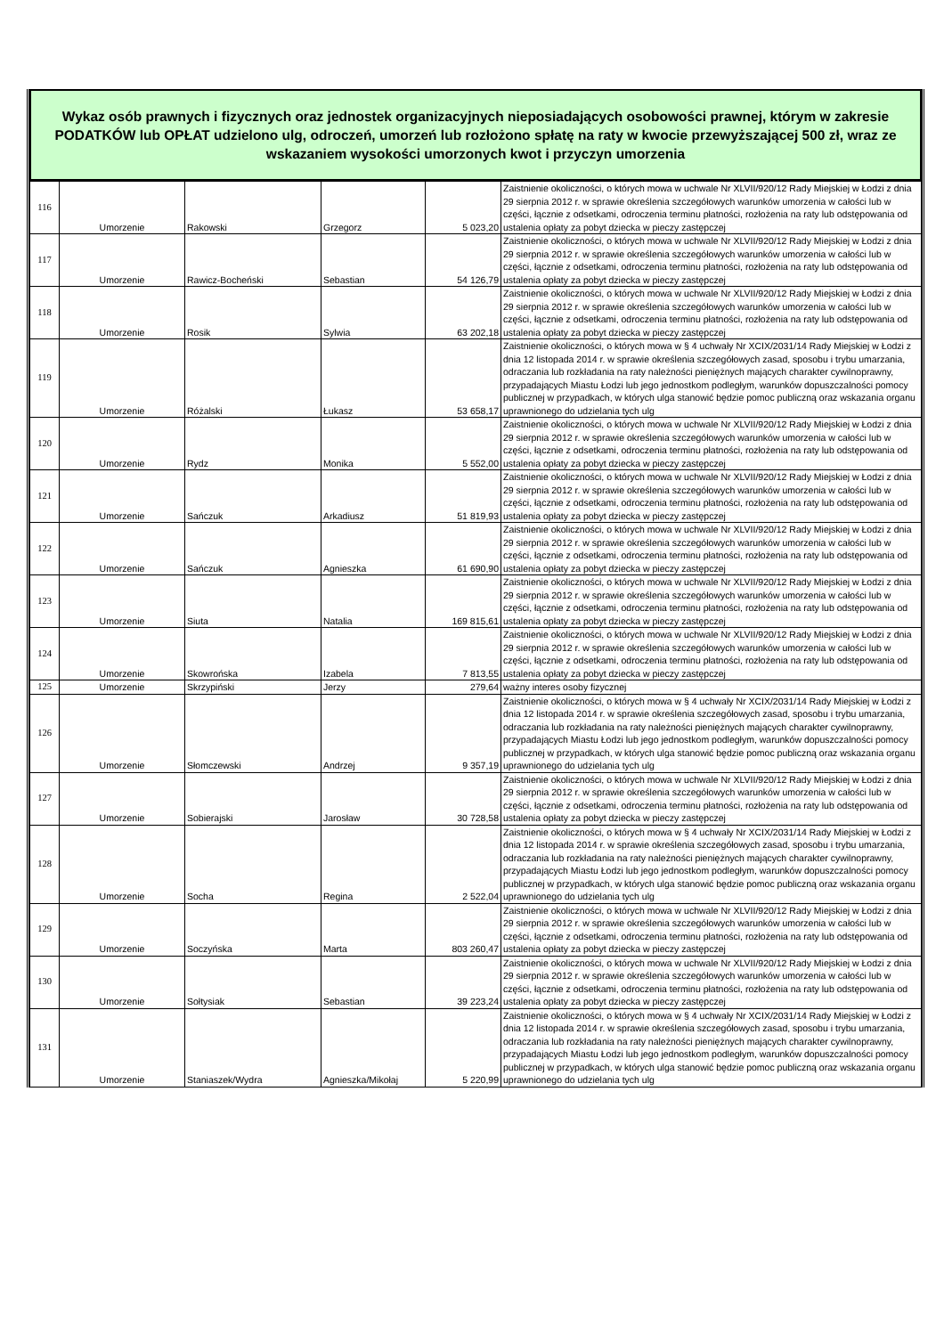Wykaz osób prawnych i fizycznych oraz jednostek organizacyjnych nieposiadających osobowości prawnej, którym w zakresie PODATKÓW lub OPŁAT udzielono ulg, odroczeń, umorzeń lub rozłożono spłatę na raty w kwocie przewyższającej 500 zł, wraz ze wskazaniem wysokości umorzonych kwot i przyczyn umorzenia
| 116 | Umorzenie | Rakowski | Grzegorz | 5 023,20 | Zaistnienie okoliczności, o których mowa w uchwale Nr XLVII/920/12 Rady Miejskiej w Łodzi z dnia 29 sierpnia 2012 r. w sprawie określenia szczegółowych warunków umorzenia w całości lub w części, łącznie z odsetkami, odroczenia terminu płatności, rozłożenia na raty lub odstępowania od ustalenia opłaty za pobyt dziecka w pieczy zastępczej |
| 117 | Umorzenie | Rawicz-Bocheński | Sebastian | 54 126,79 | Zaistnienie okoliczności, o których mowa w uchwale Nr XLVII/920/12 Rady Miejskiej w Łodzi z dnia 29 sierpnia 2012 r. w sprawie określenia szczegółowych warunków umorzenia w całości lub w części, łącznie z odsetkami, odroczenia terminu płatności, rozłożenia na raty lub odstępowania od ustalenia opłaty za pobyt dziecka w pieczy zastępczej |
| 118 | Umorzenie | Rosik | Sylwia | 63 202,18 | Zaistnienie okoliczności, o których mowa w uchwale Nr XLVII/920/12 Rady Miejskiej w Łodzi z dnia 29 sierpnia 2012 r. w sprawie określenia szczegółowych warunków umorzenia w całości lub w części, łącznie z odsetkami, odroczenia terminu płatności, rozłożenia na raty lub odstępowania od ustalenia opłaty za pobyt dziecka w pieczy zastępczej |
| 119 | Umorzenie | Różalski | Łukasz | 53 658,17 | Zaistnienie okoliczności, o których mowa w § 4 uchwały Nr XCIX/2031/14 Rady Miejskiej w Łodzi z dnia 12 listopada 2014 r. w sprawie określenia szczegółowych zasad, sposobu i trybu umarzania, odraczania lub rozkładania na raty należności pieniężnych mających charakter cywilnoprawny, przypadających Miastu Łodzi lub jego jednostkom podległym, warunków dopuszczalności pomocy publicznej w przypadkach, w których ulga stanowić będzie pomoc publiczną oraz wskazania organu uprawnionego do udzielania tych ulg |
| 120 | Umorzenie | Rydz | Monika | 5 552,00 | Zaistnienie okoliczności, o których mowa w uchwale Nr XLVII/920/12 Rady Miejskiej w Łodzi z dnia 29 sierpnia 2012 r. w sprawie określenia szczegółowych warunków umorzenia w całości lub w części, łącznie z odsetkami, odroczenia terminu płatności, rozłożenia na raty lub odstępowania od ustalenia opłaty za pobyt dziecka w pieczy zastępczej |
| 121 | Umorzenie | Sańczuk | Arkadiusz | 51 819,93 | Zaistnienie okoliczności, o których mowa w uchwale Nr XLVII/920/12 Rady Miejskiej w Łodzi z dnia 29 sierpnia 2012 r. w sprawie określenia szczegółowych warunków umorzenia w całości lub w części, łącznie z odsetkami, odroczenia terminu płatności, rozłożenia na raty lub odstępowania od ustalenia opłaty za pobyt dziecka w pieczy zastępczej |
| 122 | Umorzenie | Sańczuk | Agnieszka | 61 690,90 | Zaistnienie okoliczności, o których mowa w uchwale Nr XLVII/920/12 Rady Miejskiej w Łodzi z dnia 29 sierpnia 2012 r. w sprawie określenia szczegółowych warunków umorzenia w całości lub w części, łącznie z odsetkami, odroczenia terminu płatności, rozłożenia na raty lub odstępowania od ustalenia opłaty za pobyt dziecka w pieczy zastępczej |
| 123 | Umorzenie | Siuta | Natalia | 169 815,61 | Zaistnienie okoliczności, o których mowa w uchwale Nr XLVII/920/12 Rady Miejskiej w Łodzi z dnia 29 sierpnia 2012 r. w sprawie określenia szczegółowych warunków umorzenia w całości lub w części, łącznie z odsetkami, odroczenia terminu płatności, rozłożenia na raty lub odstępowania od ustalenia opłaty za pobyt dziecka w pieczy zastępczej |
| 124 | Umorzenie | Skowrońska | Izabela | 7 813,55 | Zaistnienie okoliczności, o których mowa w uchwale Nr XLVII/920/12 Rady Miejskiej w Łodzi z dnia 29 sierpnia 2012 r. w sprawie określenia szczegółowych warunków umorzenia w całości lub w części, łącznie z odsetkami, odroczenia terminu płatności, rozłożenia na raty lub odstępowania od ustalenia opłaty za pobyt dziecka w pieczy zastępczej |
| 125 | Umorzenie | Skrzypiński | Jerzy | 279,64 | ważny interes osoby fizycznej |
| 126 | Umorzenie | Słomczewski | Andrzej | 9 357,19 | Zaistnienie okoliczności, o których mowa w § 4 uchwały Nr XCIX/2031/14 Rady Miejskiej w Łodzi z dnia 12 listopada 2014 r. w sprawie określenia szczegółowych zasad, sposobu i trybu umarzania, odraczania lub rozkładania na raty należności pieniężnych mających charakter cywilnoprawny, przypadających Miastu Łodzi lub jego jednostkom podległym, warunków dopuszczalności pomocy publicznej w przypadkach, w których ulga stanowić będzie pomoc publiczną oraz wskazania organu uprawnionego do udzielania tych ulg |
| 127 | Umorzenie | Sobierajski | Jarosław | 30 728,58 | Zaistnienie okoliczności, o których mowa w uchwale Nr XLVII/920/12 Rady Miejskiej w Łodzi z dnia 29 sierpnia 2012 r. w sprawie określenia szczegółowych warunków umorzenia w całości lub w części, łącznie z odsetkami, odroczenia terminu płatności, rozłożenia na raty lub odstępowania od ustalenia opłaty za pobyt dziecka w pieczy zastępczej |
| 128 | Umorzenie | Socha | Regina | 2 522,04 | Zaistnienie okoliczności, o których mowa w § 4 uchwały Nr XCIX/2031/14 Rady Miejskiej w Łodzi z dnia 12 listopada 2014 r. w sprawie określenia szczegółowych zasad, sposobu i trybu umarzania, odraczania lub rozkładania na raty należności pieniężnych mających charakter cywilnoprawny, przypadających Miastu Łodzi lub jego jednostkom podległym, warunków dopuszczalności pomocy publicznej w przypadkach, w których ulga stanowić będzie pomoc publiczną oraz wskazania organu uprawnionego do udzielania tych ulg |
| 129 | Umorzenie | Soczyńska | Marta | 803 260,47 | Zaistnienie okoliczności, o których mowa w uchwale Nr XLVII/920/12 Rady Miejskiej w Łodzi z dnia 29 sierpnia 2012 r. w sprawie określenia szczegółowych warunków umorzenia w całości lub w części, łącznie z odsetkami, odroczenia terminu płatności, rozłożenia na raty lub odstępowania od ustalenia opłaty za pobyt dziecka w pieczy zastępczej |
| 130 | Umorzenie | Sołtysiak | Sebastian | 39 223,24 | Zaistnienie okoliczności, o których mowa w uchwale Nr XLVII/920/12 Rady Miejskiej w Łodzi z dnia 29 sierpnia 2012 r. w sprawie określenia szczegółowych warunków umorzenia w całości lub w części, łącznie z odsetkami, odroczenia terminu płatności, rozłożenia na raty lub odstępowania od ustalenia opłaty za pobyt dziecka w pieczy zastępczej |
| 131 | Umorzenie | Staniaszek/Wydra | Agnieszka/Mikołaj | 5 220,99 | Zaistnienie okoliczności, o których mowa w § 4 uchwały Nr XCIX/2031/14 Rady Miejskiej w Łodzi z dnia 12 listopada 2014 r. w sprawie określenia szczegółowych zasad, sposobu i trybu umarzania, odraczania lub rozkładania na raty należności pieniężnych mających charakter cywilnoprawny, przypadających Miastu Łodzi lub jego jednostkom podległym, warunków dopuszczalności pomocy publicznej w przypadkach, w których ulga stanowić będzie pomoc publiczną oraz wskazania organu uprawnionego do udzielania tych ulg |